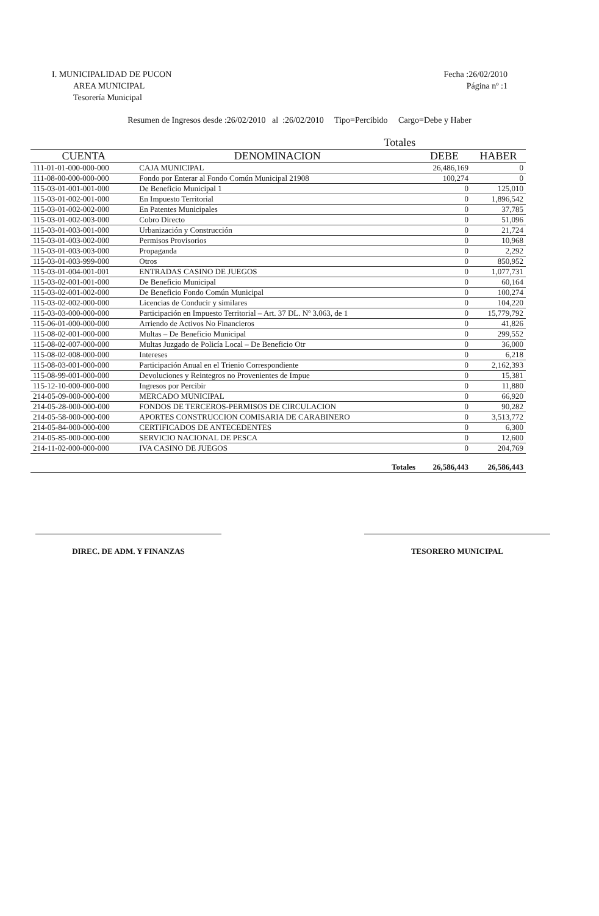I. MUNICIPALIDAD DE PUCON
AREA MUNICIPAL
Tesorería Municipal
Fecha :26/02/2010
Página nº :1
Resumen de Ingresos desde :26/02/2010 al :26/02/2010 Tipo=Percibido Cargo=Debe y Haber
| Totales | | | |
| --- | --- | --- | --- |
| CUENTA | DENOMINACION | DEBE | HABER |
| 111-01-01-000-000-000 | CAJA MUNICIPAL | 26,486,169 | 0 |
| 111-08-00-000-000-000 | Fondo por Enterar al Fondo Común Municipal 21908 | 100,274 | 0 |
| 115-03-01-001-001-000 | De Beneficio Municipal 1 | 0 | 125,010 |
| 115-03-01-002-001-000 | En Impuesto Territorial | 0 | 1,896,542 |
| 115-03-01-002-002-000 | En Patentes Municipales | 0 | 37,785 |
| 115-03-01-002-003-000 | Cobro Directo | 0 | 51,096 |
| 115-03-01-003-001-000 | Urbanización y Construcción | 0 | 21,724 |
| 115-03-01-003-002-000 | Permisos Provisorios | 0 | 10,968 |
| 115-03-01-003-003-000 | Propaganda | 0 | 2,292 |
| 115-03-01-003-999-000 | Otros | 0 | 850,952 |
| 115-03-01-004-001-001 | ENTRADAS CASINO DE JUEGOS | 0 | 1,077,731 |
| 115-03-02-001-001-000 | De Beneficio Municipal | 0 | 60,164 |
| 115-03-02-001-002-000 | De Beneficio Fondo Común Municipal | 0 | 100,274 |
| 115-03-02-002-000-000 | Licencias de Conducir y similares | 0 | 104,220 |
| 115-03-03-000-000-000 | Participación en Impuesto Territorial – Art. 37 DL. Nº 3.063, de 1 | 0 | 15,779,792 |
| 115-06-01-000-000-000 | Arriendo de Activos No Financieros | 0 | 41,826 |
| 115-08-02-001-000-000 | Multas – De Beneficio Municipal | 0 | 299,552 |
| 115-08-02-007-000-000 | Multas Juzgado de Policía Local – De Beneficio Otr | 0 | 36,000 |
| 115-08-02-008-000-000 | Intereses | 0 | 6,218 |
| 115-08-03-001-000-000 | Participación Anual en el Trienio Correspondiente | 0 | 2,162,393 |
| 115-08-99-001-000-000 | Devoluciones y Reintegros no Provenientes de Impue | 0 | 15,381 |
| 115-12-10-000-000-000 | Ingresos por Percibir | 0 | 11,880 |
| 214-05-09-000-000-000 | MERCADO MUNICIPAL | 0 | 66,920 |
| 214-05-28-000-000-000 | FONDOS DE TERCEROS-PERMISOS DE CIRCULACION | 0 | 90,282 |
| 214-05-58-000-000-000 | APORTES CONSTRUCCION COMISARIA DE CARABINERO | 0 | 3,513,772 |
| 214-05-84-000-000-000 | CERTIFICADOS DE ANTECEDENTES | 0 | 6,300 |
| 214-05-85-000-000-000 | SERVICIO NACIONAL DE PESCA | 0 | 12,600 |
| 214-11-02-000-000-000 | IVA CASINO DE JUEGOS | 0 | 204,769 |
| | Totales | 26,586,443 | 26,586,443 |
DIREC. DE ADM. Y FINANZAS TESORERO MUNICIPAL